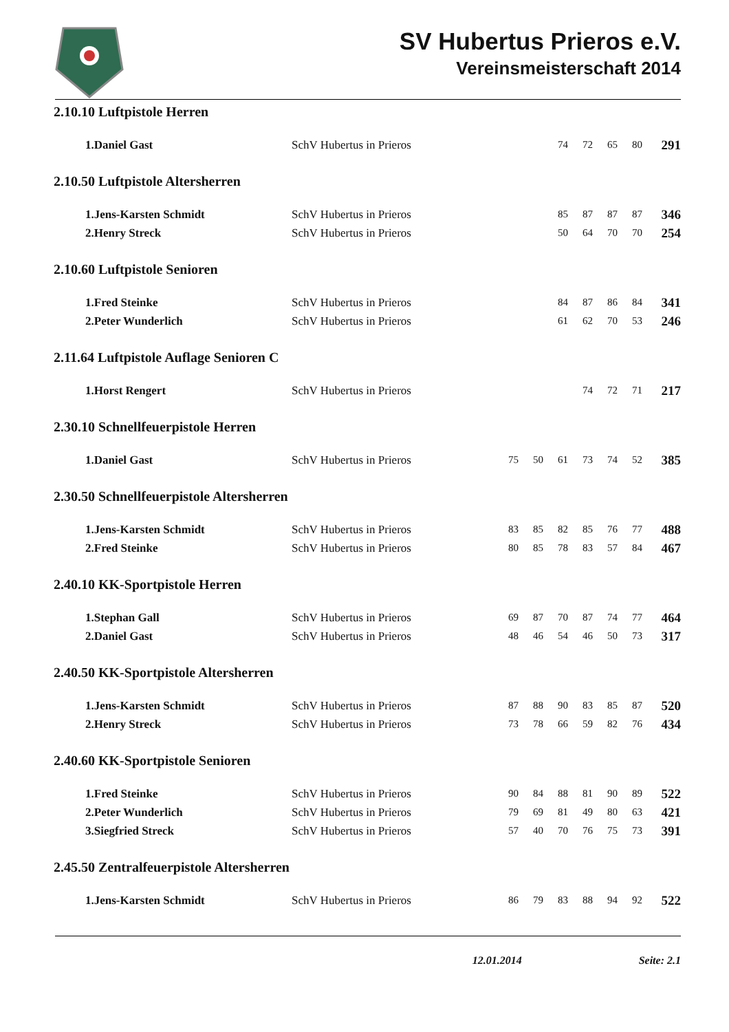SV Hubertus Prieros e.V.
Vereinsmeisterschaft 2014
2.10.10 Luftpistole Herren
| 1.Daniel Gast | SchV Hubertus in Prieros | | | | 74 | 72 | 65 | 80 | 291 |
2.10.50 Luftpistole Altersherren
| 1.Jens-Karsten Schmidt | SchV Hubertus in Prieros | | | | 85 | 87 | 87 | 87 | 346 |
| 2.Henry Streck | SchV Hubertus in Prieros | | | | 50 | 64 | 70 | 70 | 254 |
2.10.60 Luftpistole Senioren
| 1.Fred Steinke | SchV Hubertus in Prieros | | | | 84 | 87 | 86 | 84 | 341 |
| 2.Peter Wunderlich | SchV Hubertus in Prieros | | | | 61 | 62 | 70 | 53 | 246 |
2.11.64 Luftpistole Auflage Senioren C
| 1.Horst Rengert | SchV Hubertus in Prieros | | | | | 74 | 72 | 71 | 217 |
2.30.10 Schnellfeuerpistole Herren
| 1.Daniel Gast | SchV Hubertus in Prieros | | 75 | 50 | 61 | 73 | 74 | 52 | 385 |
2.30.50 Schnellfeuerpistole Altersherren
| 1.Jens-Karsten Schmidt | SchV Hubertus in Prieros | | 83 | 85 | 82 | 85 | 76 | 77 | 488 |
| 2.Fred Steinke | SchV Hubertus in Prieros | | 80 | 85 | 78 | 83 | 57 | 84 | 467 |
2.40.10 KK-Sportpistole Herren
| 1.Stephan Gall | SchV Hubertus in Prieros | | 69 | 87 | 70 | 87 | 74 | 77 | 464 |
| 2.Daniel Gast | SchV Hubertus in Prieros | | 48 | 46 | 54 | 46 | 50 | 73 | 317 |
2.40.50 KK-Sportpistole Altersherren
| 1.Jens-Karsten Schmidt | SchV Hubertus in Prieros | | 87 | 88 | 90 | 83 | 85 | 87 | 520 |
| 2.Henry Streck | SchV Hubertus in Prieros | | 73 | 78 | 66 | 59 | 82 | 76 | 434 |
2.40.60 KK-Sportpistole Senioren
| 1.Fred Steinke | SchV Hubertus in Prieros | | 90 | 84 | 88 | 81 | 90 | 89 | 522 |
| 2.Peter Wunderlich | SchV Hubertus in Prieros | | 79 | 69 | 81 | 49 | 80 | 63 | 421 |
| 3.Siegfried Streck | SchV Hubertus in Prieros | | 57 | 40 | 70 | 76 | 75 | 73 | 391 |
2.45.50 Zentralfeuerpistole Altersherren
| 1.Jens-Karsten Schmidt | SchV Hubertus in Prieros | | 86 | 79 | 83 | 88 | 94 | 92 | 522 |
12.01.2014 Seite: 2.1